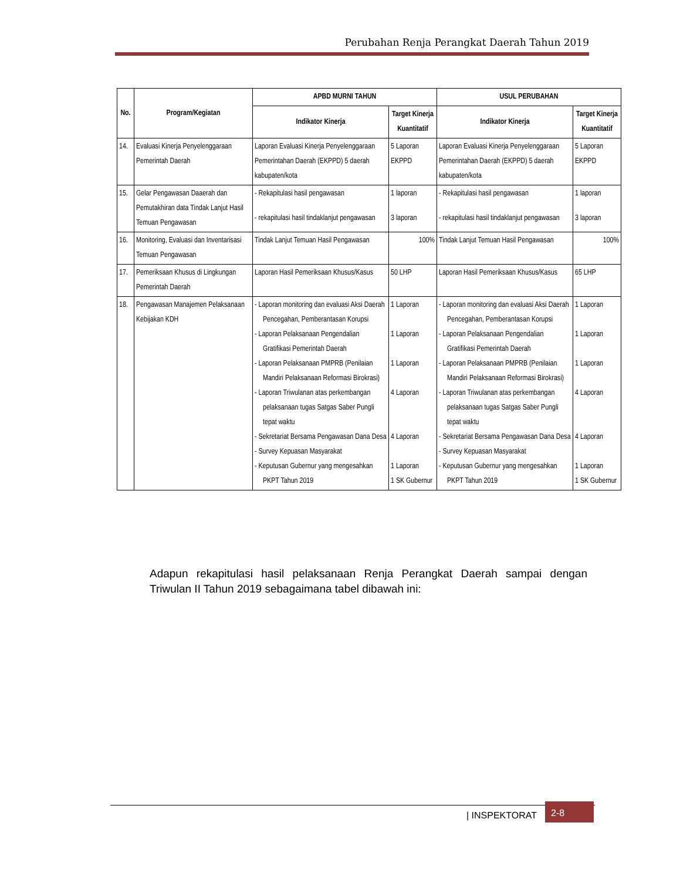Perubahan Renja Perangkat Daerah Tahun 2019
| No. | Program/Kegiatan | APBD MURNI TAHUN | | USUL PERUBAHAN | |
| --- | --- | --- | --- | --- | --- |
| | | Indikator Kinerja | Target Kinerja Kuantitatif | Indikator Kinerja | Target Kinerja Kuantitatif |
| 14. | Evaluasi Kinerja Penyelenggaraan Pemerintah Daerah | Laporan Evaluasi Kinerja Penyelenggaraan Pemerintahan Daerah (EKPPD) 5 daerah kabupaten/kota | 5 Laporan EKPPD | Laporan Evaluasi Kinerja Penyelenggaraan Pemerintahan Daerah (EKPPD) 5 daerah kabupaten/kota | 5 Laporan EKPPD |
| 15. | Gelar Pengawasan Daaerah dan Pemutakhiran data Tindak Lanjut Hasil Temuan Pengawasan | - Rekapitulasi hasil pengawasan - rekapitulasi hasil tindaklanjut pengawasan | 1 laporan 3 laporan | - Rekapitulasi hasil pengawasan - rekapitulasi hasil tindaklanjut pengawasan | 1 laporan 3 laporan |
| 16. | Monitoring, Evaluasi dan Inventarisasi Temuan Pengawasan | Tindak Lanjut Temuan Hasil Pengawasan | 100% | Tindak Lanjut Temuan Hasil Pengawasan | 100% |
| 17. | Pemeriksaan Khusus di Lingkungan Pemerintah Daerah | Laporan Hasil Pemeriksaan Khusus/Kasus | 50 LHP | Laporan Hasil Pemeriksaan Khusus/Kasus | 65 LHP |
| 18. | Pengawasan Manajemen Pelaksanaan Kebijakan KDH | - Laporan monitoring dan evaluasi Aksi Daerah Pencegahan, Pemberantasan Korupsi - Laporan Pelaksanaan Pengendalian Gratifikasi Pemerintah Daerah - Laporan Pelaksanaan PMPRB (Penilaian Mandiri Pelaksanaan Reformasi Birokrasi) - Laporan Triwulanan atas perkembangan pelaksanaan tugas Satgas Saber Pungli tepat waktu - Sekretariat Bersama Pengawasan Dana Desa - Survey Kepuasan Masyarakat - Keputusan Gubernur yang mengesahkan PKPT Tahun 2019 | 1 Laporan 1 Laporan 1 Laporan 4 Laporan 4 Laporan 1 Laporan 1 SK Gubernur | - Laporan monitoring dan evaluasi Aksi Daerah Pencegahan, Pemberantasan Korupsi - Laporan Pelaksanaan Pengendalian Gratifikasi Pemerintah Daerah - Laporan Pelaksanaan PMPRB (Penilaian Mandiri Pelaksanaan Reformasi Birokrasi) - Laporan Triwulanan atas perkembangan pelaksanaan tugas Satgas Saber Pungli tepat waktu - Sekretariat Bersama Pengawasan Dana Desa - Survey Kepuasan Masyarakat - Keputusan Gubernur yang mengesahkan PKPT Tahun 2019 | 1 Laporan 1 Laporan 1 Laporan 4 Laporan 4 Laporan 1 Laporan 1 SK Gubernur |
Adapun rekapitulasi hasil pelaksanaan Renja Perangkat Daerah sampai dengan Triwulan II Tahun 2019 sebagaimana tabel dibawah ini:
| INSPEKTORAT 2-8